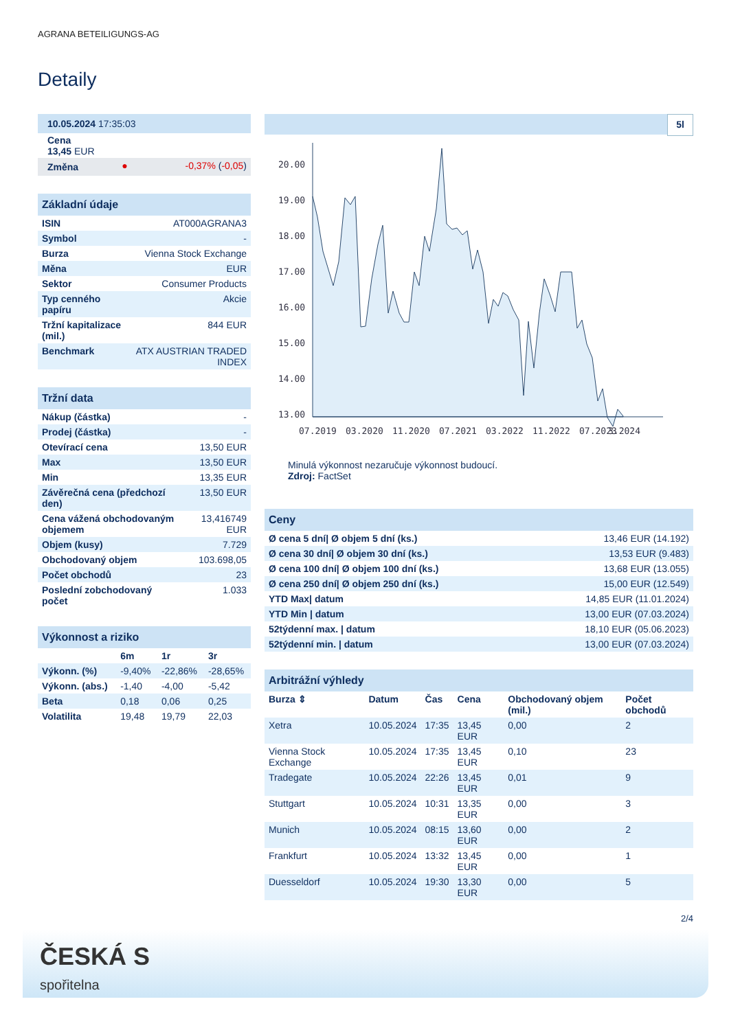AGRANA BETEILIGUNGS-AG
Detaily
| 10.05.2024 17:35:03 | | |
| Cena 13,45 EUR | | |
| Změna | ● | -0,37% ( -0,05 ) |
| Základní údaje | |
| ISIN | AT000AGRANA3 |
| Symbol | - |
| Burza | Vienna Stock Exchange |
| Měna | EUR |
| Sektor | Consumer Products |
| Typ cenného papíru | Akcie |
| Tržní kapitalizace (mil.) | 844 EUR |
| Benchmark | ATX AUSTRIAN TRADED INDEX |
| Tržní data | |
| Nákup (částka) | - |
| Prodej (částka) | - |
| Otevírací cena | 13,50 EUR |
| Max | 13,50 EUR |
| Min | 13,35 EUR |
| Závěrečná cena (předchozí den) | 13,50 EUR |
| Cena vážená obchodovaným objemem | 13,416749 EUR |
| Objem (kusy) | 7.729 |
| Obchodovaný objem | 103.698,05 |
| Počet obchodů | 23 |
| Poslední zobchodovaný počet | 1.033 |
| Výkonnost a riziko | | | |
| | 6m | 1r | 3r |
| Výkonn. (%) | -9,40% | -22,86% | -28,65% |
| Výkonn. (abs.) | -1,40 | -4,00 | -5,42 |
| Beta | 0,18 | 0,06 | 0,25 |
| Volatilita | 19,48 | 19,79 | 22,03 |
5l
20.00
19.00
18.00
17.00
16.00
15.00
14.00
13.00
07.2019
03.2020
11.2020
07.2021
03.2022
11.2022
07.2023
3.2024
Minulá výkonnost nezaručuje výkonnost budoucí.
Zdroj: FactSet
| Ceny | |
| Ø cena 5 dní/ Ø objem 5 dní (ks.) | 13,46 EUR (14.192) |
| Ø cena 30 dní/ Ø objem 30 dní (ks.) | 13,53 EUR (9.483) |
| Ø cena 100 dní/ Ø objem 100 dní (ks.) | 13,68 EUR (13.055) |
| Ø cena 250 dní/ Ø objem 250 dní (ks.) | 15,00 EUR (12.549) |
| YTD Max/ datum | 14,85 EUR (11.01.2024) |
| YTD Min / datum | 13,00 EUR (07.03.2024) |
| 52týdenní max. / datum | 18,10 EUR (05.06.2023) |
| 52týdenní min. / datum | 13,00 EUR (07.03.2024) |
| Arbitrážní výhledy | | | | | |
| Burza ⇕ | Datum | Čas | Cena | Obchodovaný objem (mil.) | Počet obchodů |
| Xetra | 10.05.2024 | 17:35 | 13,45 EUR | 0,00 | 2 |
| Vienna Stock Exchange | 10.05.2024 | 17:35 | 13,45 EUR | 0,10 | 23 |
| Tradegate | 10.05.2024 | 22:26 | 13,45 EUR | 0,01 | 9 |
| Stuttgart | 10.05.2024 | 10:31 | 13,35 EUR | 0,00 | 3 |
| Munich | 10.05.2024 | 08:15 | 13,60 EUR | 0,00 | 2 |
| Frankfurt | 10.05.2024 | 13:32 | 13,45 EUR | 0,00 | 1 |
| Duesseldorf | 10.05.2024 | 19:30 | 13,30 EUR | 0,00 | 5 |
2/4
ČESKÁ S
spořitelna